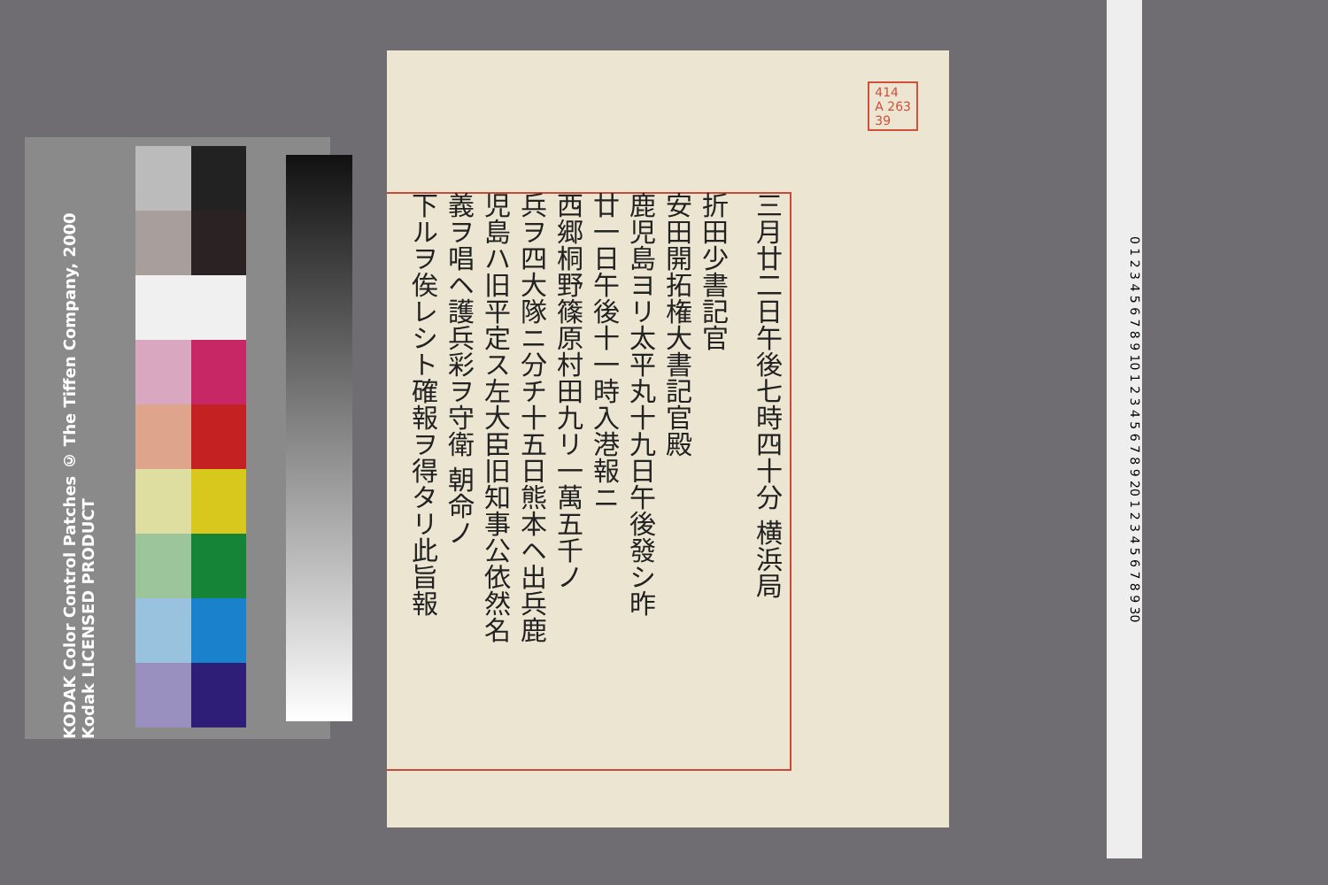KODAK Color Control Patches © The Tiffen Company, 2000 Kodak LICENSED PRODUCT
414
A 263
39
三月廿二日午後七時四十分 横浜局
折田少書記官
安田開拓権大書記官殿
鹿児島ヨリ太平丸十九日午後發シ昨
廿一日午後十一時入港報ニ
西郷桐野篠原村田九リ一萬五千ノ
兵ヲ四大隊ニ分チ十五日熊本ヘ出兵鹿
児島ハ旧平定ス左大臣旧知事公依然名
義ヲ唱ヘ護兵彩ヲ守衛 朝命ノ
下ルヲ俟レシト確報ヲ得タリ此旨報
0 1 2 3 4 5 6 7 8 9 10 1 2 3 4 5 6 7 8 9 20 1 2 3 4 5 6 7 8 9 30